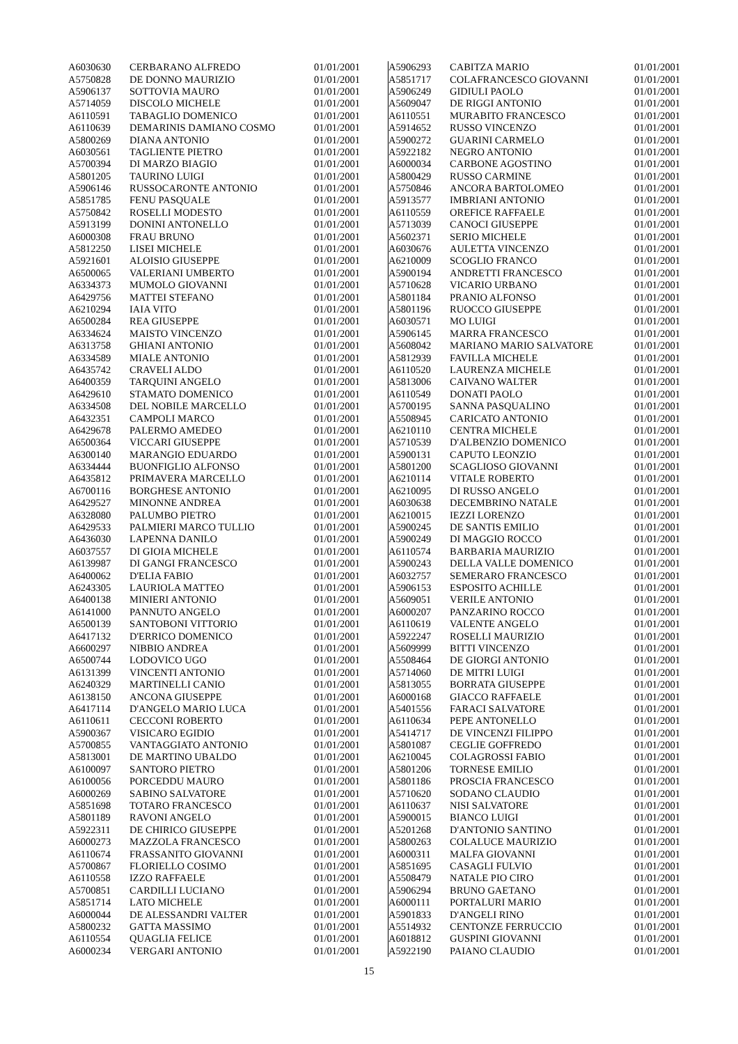| A6030630 | CERBARANO ALFREDO | 01/01/2001 |
| A5750828 | DE DONNO MAURIZIO | 01/01/2001 |
| A5906137 | SOTTOVIA MAURO | 01/01/2001 |
| A5714059 | DISCOLO MICHELE | 01/01/2001 |
| A6110591 | TABAGLIO DOMENICO | 01/01/2001 |
| A6110639 | DEMARINIS DAMIANO COSMO | 01/01/2001 |
| A5800269 | DIANA ANTONIO | 01/01/2001 |
| A6030561 | TAGLIENTE PIETRO | 01/01/2001 |
| A5700394 | DI MARZO BIAGIO | 01/01/2001 |
| A5801205 | TAURINO LUIGI | 01/01/2001 |
| A5906146 | RUSSOCARONTE ANTONIO | 01/01/2001 |
| A5851785 | FENU PASQUALE | 01/01/2001 |
| A5750842 | ROSELLI MODESTO | 01/01/2001 |
| A5913199 | DONINI ANTONELLO | 01/01/2001 |
| A6000308 | FRAU BRUNO | 01/01/2001 |
| A5812250 | LISEI MICHELE | 01/01/2001 |
| A5921601 | ALOISIO GIUSEPPE | 01/01/2001 |
| A6500065 | VALERIANI UMBERTO | 01/01/2001 |
| A6334373 | MUMOLO GIOVANNI | 01/01/2001 |
| A6429756 | MATTEI STEFANO | 01/01/2001 |
| A6210294 | IAIA VITO | 01/01/2001 |
| A6500284 | REA GIUSEPPE | 01/01/2001 |
| A6334624 | MAISTO VINCENZO | 01/01/2001 |
| A6313758 | GHIANI ANTONIO | 01/01/2001 |
| A6334589 | MIALE ANTONIO | 01/01/2001 |
| A6435742 | CRAVELI ALDO | 01/01/2001 |
| A6400359 | TARQUINI ANGELO | 01/01/2001 |
| A6429610 | STAMATO DOMENICO | 01/01/2001 |
| A6334508 | DEL NOBILE MARCELLO | 01/01/2001 |
| A6432351 | CAMPOLI MARCO | 01/01/2001 |
| A6429678 | PALERMO AMEDEO | 01/01/2001 |
| A6500364 | VICCARI GIUSEPPE | 01/01/2001 |
| A6300140 | MARANGIO EDUARDO | 01/01/2001 |
| A6334444 | BUONFIGLIO ALFONSO | 01/01/2001 |
| A6435812 | PRIMAVERA MARCELLO | 01/01/2001 |
| A6700116 | BORGHESE ANTONIO | 01/01/2001 |
| A6429527 | MINONNE ANDREA | 01/01/2001 |
| A6328080 | PALUMBO PIETRO | 01/01/2001 |
| A6429533 | PALMIERI MARCO TULLIO | 01/01/2001 |
| A6436030 | LAPENNA DANILO | 01/01/2001 |
| A6037557 | DI GIOIA MICHELE | 01/01/2001 |
| A6139987 | DI GANGI FRANCESCO | 01/01/2001 |
| A6400062 | D'ELIA FABIO | 01/01/2001 |
| A6243305 | LAURIOLA MATTEO | 01/01/2001 |
| A6400138 | MINIERI ANTONIO | 01/01/2001 |
| A6141000 | PANNUTO ANGELO | 01/01/2001 |
| A6500139 | SANTOBONI VITTORIO | 01/01/2001 |
| A6417132 | D'ERRICO DOMENICO | 01/01/2001 |
| A6600297 | NIBBIO ANDREA | 01/01/2001 |
| A6500744 | LODOVICO UGO | 01/01/2001 |
| A6131399 | VINCENTI ANTONIO | 01/01/2001 |
| A6240329 | MARTINELLI CANIO | 01/01/2001 |
| A6138150 | ANCONA GIUSEPPE | 01/01/2001 |
| A6417114 | D'ANGELO MARIO LUCA | 01/01/2001 |
| A6110611 | CECCONI ROBERTO | 01/01/2001 |
| A5900367 | VISICARO EGIDIO | 01/01/2001 |
| A5700855 | VANTAGGIATO ANTONIO | 01/01/2001 |
| A5813001 | DE MARTINO UBALDO | 01/01/2001 |
| A6100097 | SANTORO PIETRO | 01/01/2001 |
| A6100056 | PORCEDDU MAURO | 01/01/2001 |
| A6000269 | SABINO SALVATORE | 01/01/2001 |
| A5851698 | TOTARO FRANCESCO | 01/01/2001 |
| A5801189 | RAVONI ANGELO | 01/01/2001 |
| A5922311 | DE CHIRICO GIUSEPPE | 01/01/2001 |
| A6000273 | MAZZOLA FRANCESCO | 01/01/2001 |
| A6110674 | FRASSANITO GIOVANNI | 01/01/2001 |
| A5700867 | FLORIELLO COSIMO | 01/01/2001 |
| A6110558 | IZZO RAFFAELE | 01/01/2001 |
| A5700851 | CARDILLI LUCIANO | 01/01/2001 |
| A5851714 | LATO MICHELE | 01/01/2001 |
| A6000044 | DE ALESSANDRI VALTER | 01/01/2001 |
| A5800232 | GATTA MASSIMO | 01/01/2001 |
| A6110554 | QUAGLIA FELICE | 01/01/2001 |
| A6000234 | VERGARI ANTONIO | 01/01/2001 |
| A5906293 | CABITZA MARIO | 01/01/2001 |
| A5851717 | COLAFRANCESCO GIOVANNI | 01/01/2001 |
| A5906249 | GIDIULI PAOLO | 01/01/2001 |
| A5609047 | DE RIGGI ANTONIO | 01/01/2001 |
| A6110551 | MURABITO FRANCESCO | 01/01/2001 |
| A5914652 | RUSSO VINCENZO | 01/01/2001 |
| A5900272 | GUARINI CARMELO | 01/01/2001 |
| A5922182 | NEGRO ANTONIO | 01/01/2001 |
| A6000034 | CARBONE AGOSTINO | 01/01/2001 |
| A5800429 | RUSSO CARMINE | 01/01/2001 |
| A5750846 | ANCORA BARTOLOMEO | 01/01/2001 |
| A5913577 | IMBRIANI ANTONIO | 01/01/2001 |
| A6110559 | OREFICE RAFFAELE | 01/01/2001 |
| A5713039 | CANOCI GIUSEPPE | 01/01/2001 |
| A5602371 | SERIO MICHELE | 01/01/2001 |
| A6030676 | AULETTA VINCENZO | 01/01/2001 |
| A6210009 | SCOGLIO FRANCO | 01/01/2001 |
| A5900194 | ANDRETTI FRANCESCO | 01/01/2001 |
| A5710628 | VICARIO URBANO | 01/01/2001 |
| A5801184 | PRANIO ALFONSO | 01/01/2001 |
| A5801196 | RUOCCO GIUSEPPE | 01/01/2001 |
| A6030571 | MO LUIGI | 01/01/2001 |
| A5906145 | MARRA FRANCESCO | 01/01/2001 |
| A5608042 | MARIANO MARIO SALVATORE | 01/01/2001 |
| A5812939 | FAVILLA MICHELE | 01/01/2001 |
| A6110520 | LAURENZA MICHELE | 01/01/2001 |
| A5813006 | CAIVANO WALTER | 01/01/2001 |
| A6110549 | DONATI PAOLO | 01/01/2001 |
| A5700195 | SANNA PASQUALINO | 01/01/2001 |
| A5508945 | CARICATO ANTONIO | 01/01/2001 |
| A6210110 | CENTRA MICHELE | 01/01/2001 |
| A5710539 | D'ALBENZIO DOMENICO | 01/01/2001 |
| A5900131 | CAPUTO LEONZIO | 01/01/2001 |
| A5801200 | SCAGLIOSO GIOVANNI | 01/01/2001 |
| A6210114 | VITALE ROBERTO | 01/01/2001 |
| A6210095 | DI RUSSO ANGELO | 01/01/2001 |
| A6030638 | DECEMBRINO NATALE | 01/01/2001 |
| A6210015 | IEZZI LORENZO | 01/01/2001 |
| A5900245 | DE SANTIS EMILIO | 01/01/2001 |
| A5900249 | DI MAGGIO ROCCO | 01/01/2001 |
| A6110574 | BARBARIA MAURIZIO | 01/01/2001 |
| A5900243 | DELLA VALLE DOMENICO | 01/01/2001 |
| A6032757 | SEMERARO FRANCESCO | 01/01/2001 |
| A5906153 | ESPOSITO ACHILLE | 01/01/2001 |
| A5609051 | VERILE ANTONIO | 01/01/2001 |
| A6000207 | PANZARINO ROCCO | 01/01/2001 |
| A6110619 | VALENTE ANGELO | 01/01/2001 |
| A5922247 | ROSELLI MAURIZIO | 01/01/2001 |
| A5609999 | BITTI VINCENZO | 01/01/2001 |
| A5508464 | DE GIORGI ANTONIO | 01/01/2001 |
| A5714060 | DE MITRI LUIGI | 01/01/2001 |
| A5813055 | BORRATA GIUSEPPE | 01/01/2001 |
| A6000168 | GIACCO RAFFAELE | 01/01/2001 |
| A5401556 | FARACI SALVATORE | 01/01/2001 |
| A6110634 | PEPE ANTONELLO | 01/01/2001 |
| A5414717 | DE VINCENZI FILIPPO | 01/01/2001 |
| A5801087 | CEGLIE GOFFREDO | 01/01/2001 |
| A6210045 | COLAGROSSI FABIO | 01/01/2001 |
| A5801206 | TORNESE EMILIO | 01/01/2001 |
| A5801186 | PROSCIA FRANCESCO | 01/01/2001 |
| A5710620 | SODANO CLAUDIO | 01/01/2001 |
| A6110637 | NISI SALVATORE | 01/01/2001 |
| A5900015 | BIANCO LUIGI | 01/01/2001 |
| A5201268 | D'ANTONIO SANTINO | 01/01/2001 |
| A5800263 | COLALUCE MAURIZIO | 01/01/2001 |
| A6000311 | MALFA GIOVANNI | 01/01/2001 |
| A5851695 | CASAGLI FULVIO | 01/01/2001 |
| A5508479 | NATALE PIO CIRO | 01/01/2001 |
| A5906294 | BRUNO GAETANO | 01/01/2001 |
| A6000111 | PORTALURI MARIO | 01/01/2001 |
| A5901833 | D'ANGELI RINO | 01/01/2001 |
| A5514932 | CENTONZE FERRUCCIO | 01/01/2001 |
| A6018812 | GUSPINI GIOVANNI | 01/01/2001 |
| A5922190 | PAIANO CLAUDIO | 01/01/2001 |
15